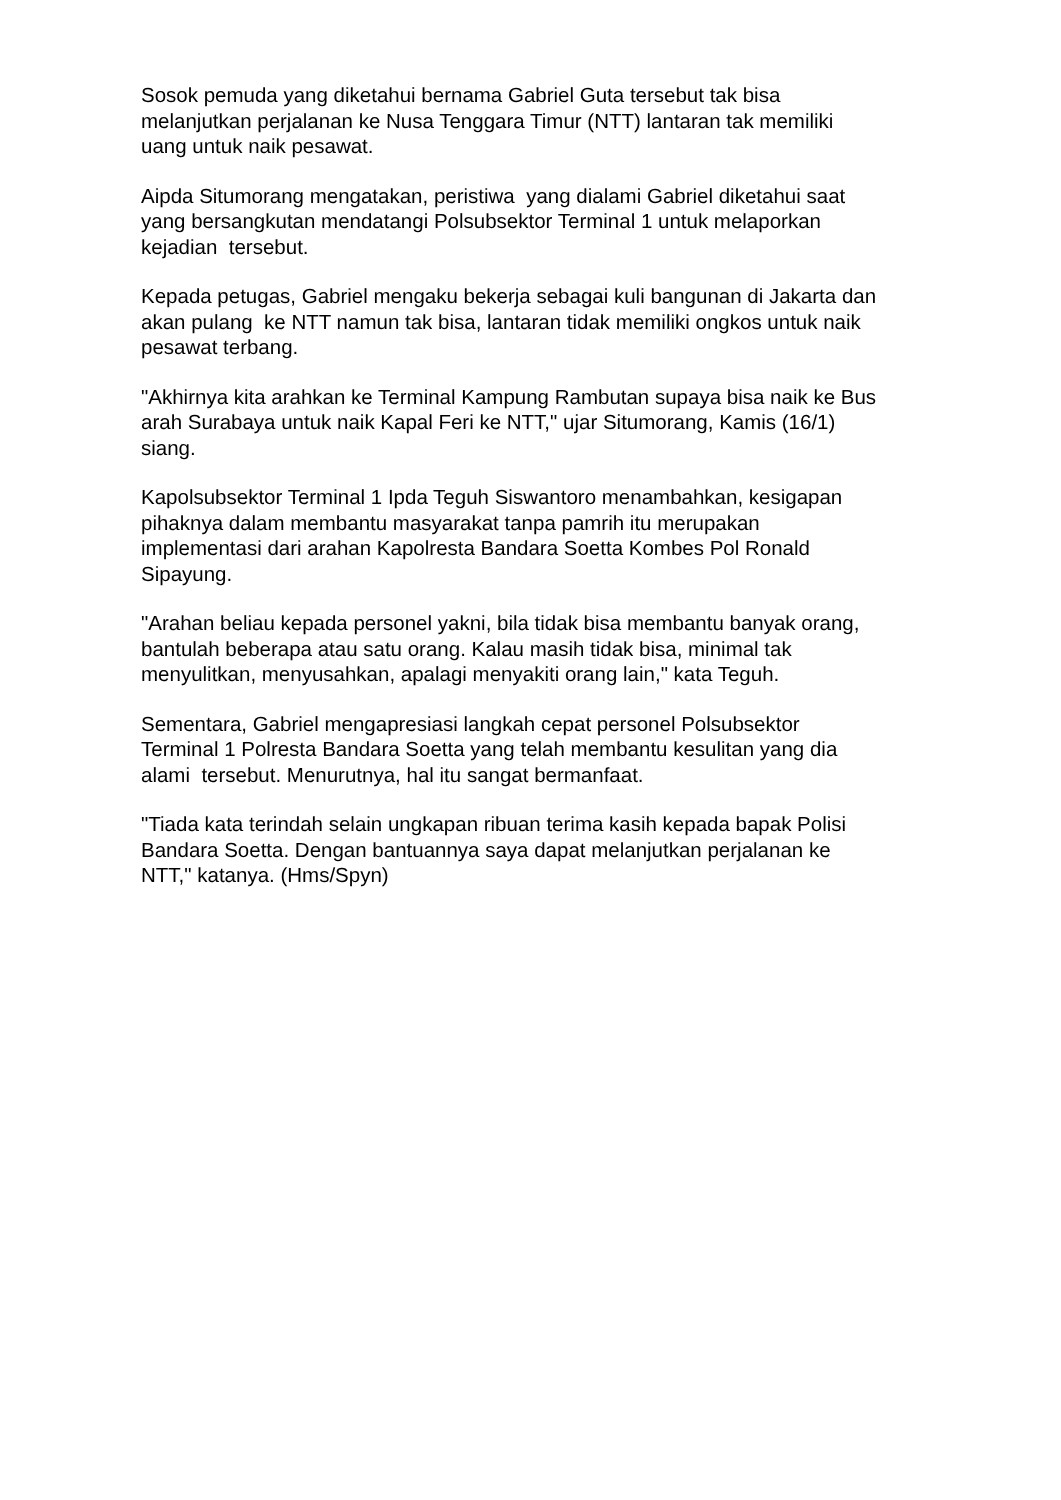Sosok pemuda yang diketahui bernama Gabriel Guta tersebut tak bisa melanjutkan perjalanan ke Nusa Tenggara Timur (NTT) lantaran tak memiliki uang untuk naik pesawat.
Aipda Situmorang mengatakan, peristiwa yang dialami Gabriel diketahui saat yang bersangkutan mendatangi Polsubsektor Terminal 1 untuk melaporkan kejadian tersebut.
Kepada petugas, Gabriel mengaku bekerja sebagai kuli bangunan di Jakarta dan akan pulang ke NTT namun tak bisa, lantaran tidak memiliki ongkos untuk naik pesawat terbang.
"Akhirnya kita arahkan ke Terminal Kampung Rambutan supaya bisa naik ke Bus arah Surabaya untuk naik Kapal Feri ke NTT," ujar Situmorang, Kamis (16/1) siang.
Kapolsubsektor Terminal 1 Ipda Teguh Siswantoro menambahkan, kesigapan pihaknya dalam membantu masyarakat tanpa pamrih itu merupakan implementasi dari arahan Kapolresta Bandara Soetta Kombes Pol Ronald Sipayung.
"Arahan beliau kepada personel yakni, bila tidak bisa membantu banyak orang, bantulah beberapa atau satu orang. Kalau masih tidak bisa, minimal tak menyulitkan, menyusahkan, apalagi menyakiti orang lain," kata Teguh.
Sementara, Gabriel mengapresiasi langkah cepat personel Polsubsektor Terminal 1 Polresta Bandara Soetta yang telah membantu kesulitan yang dia alami tersebut. Menurutnya, hal itu sangat bermanfaat.
"Tiada kata terindah selain ungkapan ribuan terima kasih kepada bapak Polisi Bandara Soetta. Dengan bantuannya saya dapat melanjutkan perjalanan ke NTT," katanya. (Hms/Spyn)